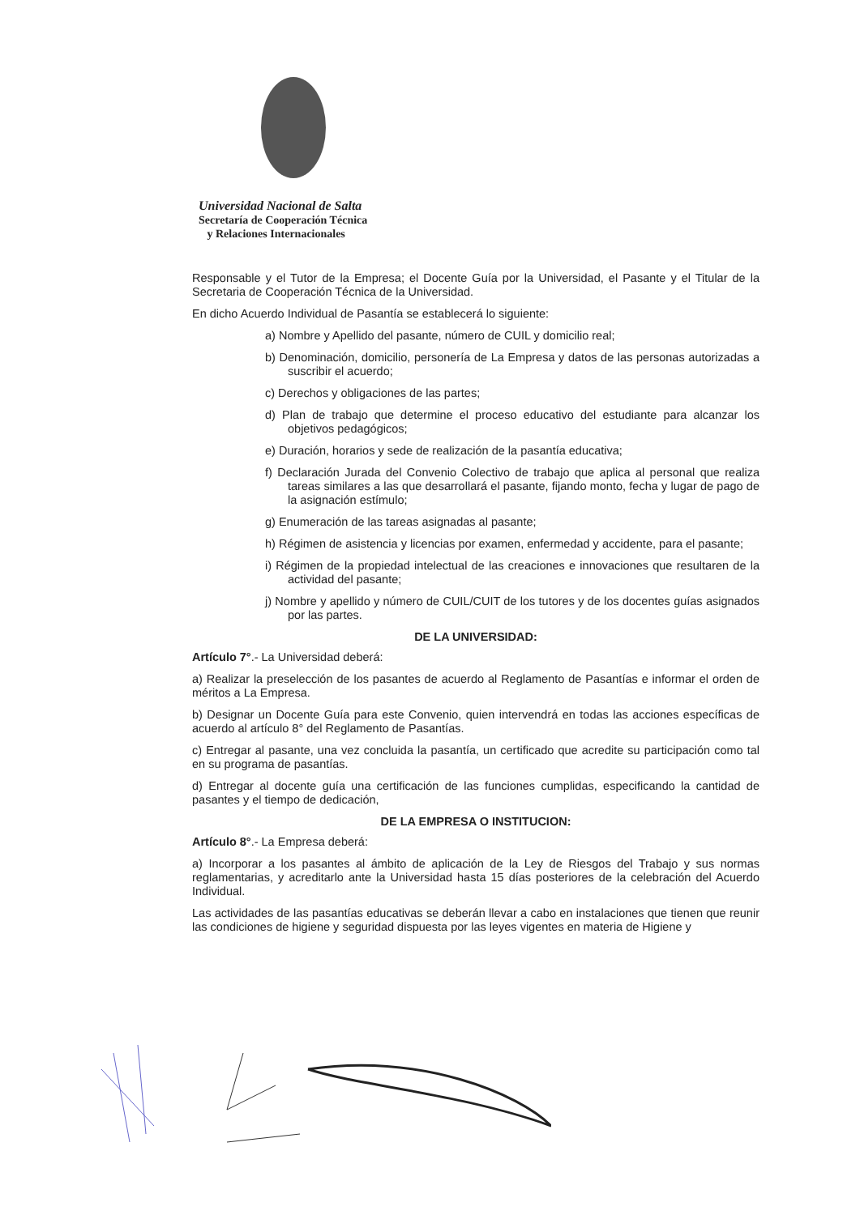Universidad Nacional de Salta
Secretaría de Cooperación Técnica
y Relaciones Internacionales
Responsable y el Tutor de la Empresa; el Docente Guía por la Universidad, el Pasante y el Titular de la Secretaria de Cooperación Técnica de la Universidad.
En dicho Acuerdo Individual de Pasantía se establecerá lo siguiente:
a) Nombre y Apellido del pasante, número de CUIL y domicilio real;
b) Denominación, domicilio, personería de La Empresa y datos de las personas autorizadas a suscribir el acuerdo;
c) Derechos y obligaciones de las partes;
d) Plan de trabajo que determine el proceso educativo del estudiante para alcanzar los objetivos pedagógicos;
e) Duración, horarios y sede de realización de la pasantía educativa;
f) Declaración Jurada del Convenio Colectivo de trabajo que aplica al personal que realiza tareas similares a las que desarrollará el pasante, fijando monto, fecha y lugar de pago de la asignación estímulo;
g) Enumeración de las tareas asignadas al pasante;
h) Régimen de asistencia y licencias por examen, enfermedad y accidente, para el pasante;
i) Régimen de la propiedad intelectual de las creaciones e innovaciones que resultaren de la actividad del pasante;
j) Nombre y apellido y número de CUIL/CUIT de los tutores y de los docentes guías asignados por las partes.
DE LA UNIVERSIDAD:
Artículo 7°.- La Universidad deberá:
a) Realizar la preselección de los pasantes de acuerdo al Reglamento de Pasantías e informar el orden de méritos a La Empresa.
b) Designar un Docente Guía para este Convenio, quien intervendrá en todas las acciones específicas de acuerdo al artículo 8° del Reglamento de Pasantías.
c) Entregar al pasante, una vez concluida la pasantía, un certificado que acredite su participación como tal en su programa de pasantías.
d) Entregar al docente guía una certificación de las funciones cumplidas, especificando la cantidad de pasantes y el tiempo de dedicación,
DE LA EMPRESA O INSTITUCION:
Artículo 8°.- La Empresa deberá:
a) Incorporar a los pasantes al ámbito de aplicación de la Ley de Riesgos del Trabajo y sus normas reglamentarias, y acreditarlo ante la Universidad hasta 15 días posteriores de la celebración del Acuerdo Individual.
Las actividades de las pasantías educativas se deberán llevar a cabo en instalaciones que tienen que reunir las condiciones de higiene y seguridad dispuesta por las leyes vigentes en materia de Higiene y